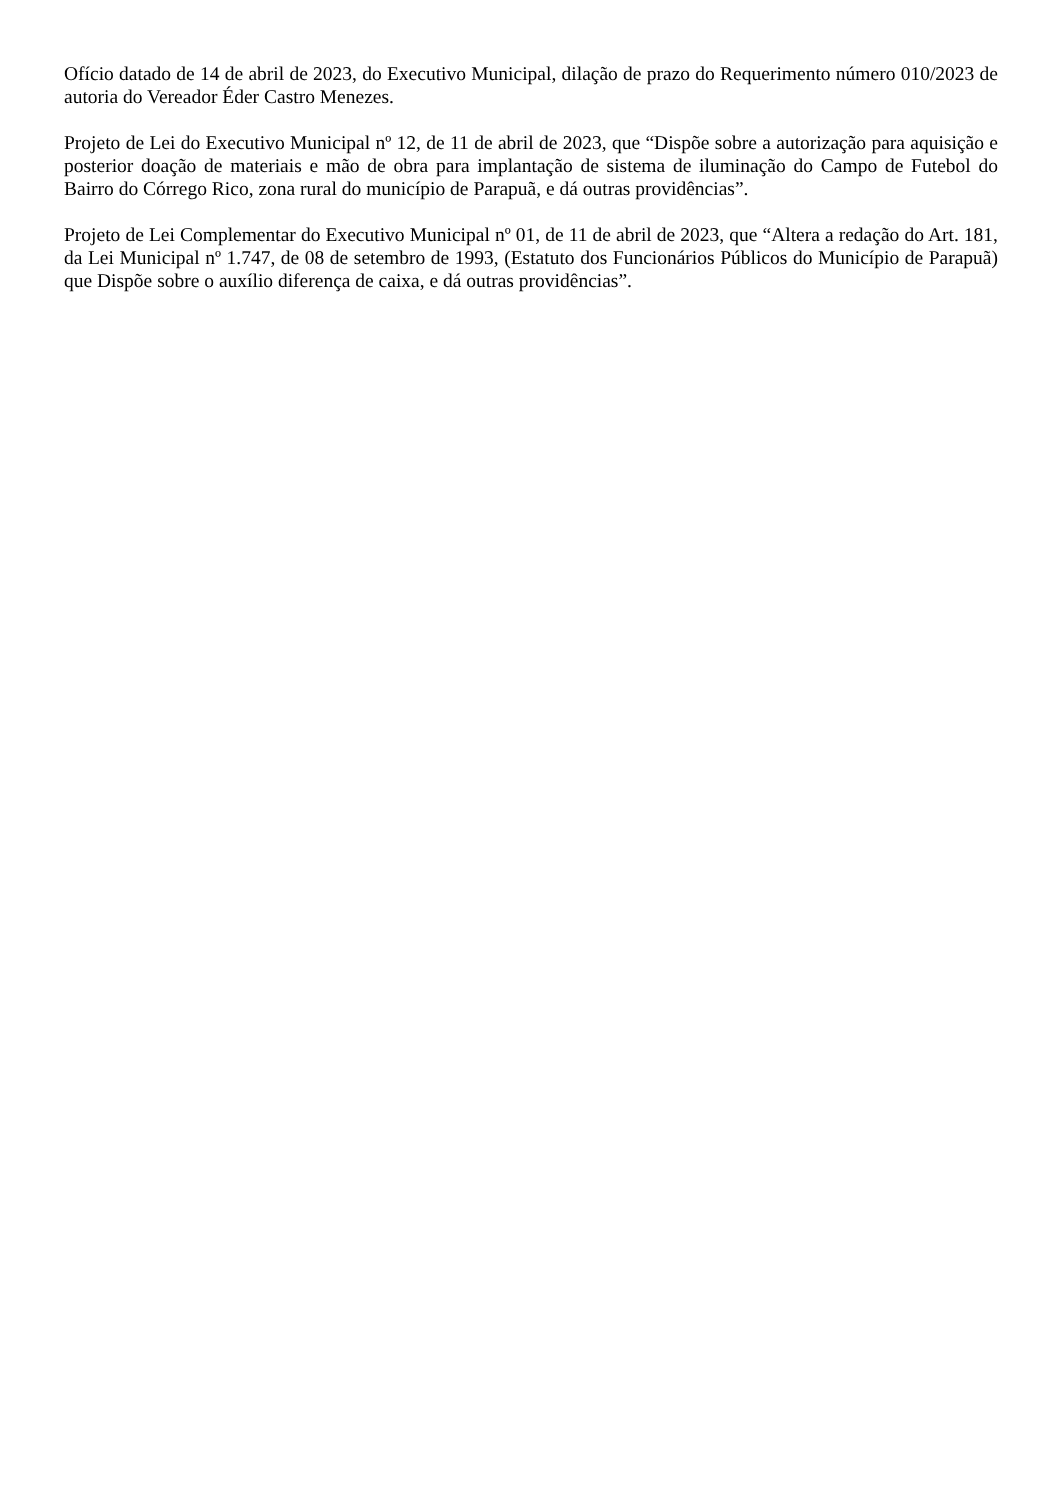Ofício datado de 14 de abril de 2023, do Executivo Municipal, dilação de prazo do Requerimento número 010/2023 de autoria do Vereador Éder Castro Menezes.
Projeto de Lei do Executivo Municipal nº 12, de 11 de abril de 2023, que “Dispõe sobre a autorização para aquisição e posterior doação de materiais e mão de obra para implantação de sistema de iluminação do Campo de Futebol do Bairro do Córrego Rico, zona rural do município de Parapuã, e dá outras providências”.
Projeto de Lei Complementar do Executivo Municipal nº 01, de 11 de abril de 2023, que “Altera a redação do Art. 181, da Lei Municipal nº 1.747, de 08 de setembro de 1993, (Estatuto dos Funcionários Públicos do Município de Parapuã) que Dispõe sobre o auxílio diferença de caixa, e dá outras providências”.